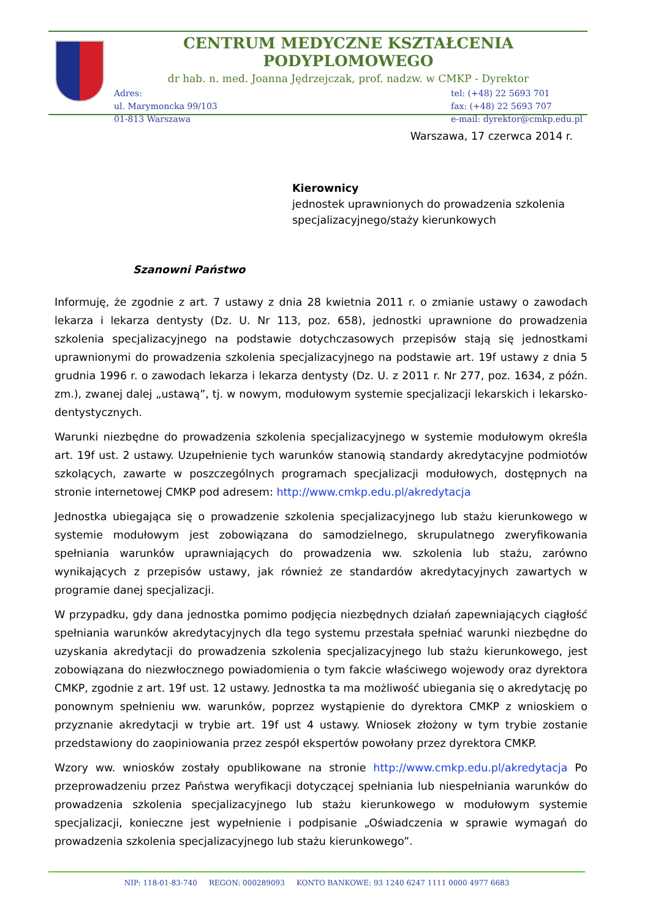CENTRUM MEDYCZNE KSZTAŁCENIA PODYPLOMOWEGO
dr hab. n. med. Joanna Jędrzejczak, prof. nadzw. w CMKP - Dyrektor
Adres:
ul. Marymoncka 99/103
01-813 Warszawa
tel: (+48) 22 5693 701
fax: (+48) 22 5693 707
e-mail: dyrektor@cmkp.edu.pl
Warszawa, 17 czerwca 2014 r.
Kierownicy
jednostek uprawnionych do prowadzenia szkolenia specjalizacyjnego/staży kierunkowych
Szanowni Państwo
Informuję, że zgodnie z art. 7 ustawy z dnia 28 kwietnia 2011 r. o zmianie ustawy o zawodach lekarza i lekarza dentysty (Dz. U. Nr 113, poz. 658), jednostki uprawnione do prowadzenia szkolenia specjalizacyjnego na podstawie dotychczasowych przepisów stają się jednostkami uprawnionymi do prowadzenia szkolenia specjalizacyjnego na podstawie art. 19f ustawy z dnia 5 grudnia 1996 r. o zawodach lekarza i lekarza dentysty (Dz. U. z 2011 r. Nr 277, poz. 1634, z późn. zm.), zwanej dalej „ustawą”, tj. w nowym, modułowym systemie specjalizacji lekarskich i lekarsko-dentystycznych.
Warunki niezbędne do prowadzenia szkolenia specjalizacyjnego w systemie modułowym określa art. 19f ust. 2 ustawy. Uzupełnienie tych warunków stanowią standardy akredytacyjne podmiotów szkolących, zawarte w poszczególnych programach specjalizacji modułowych, dostępnych na stronie internetowej CMKP pod adresem: http://www.cmkp.edu.pl/akredytacja
Jednostka ubiegająca się o prowadzenie szkolenia specjalizacyjnego lub stażu kierunkowego w systemie modułowym jest zobowiązana do samodzielnego, skrupulatnego zweryfikowania spełniania warunków uprawniających do prowadzenia ww. szkolenia lub stażu, zarówno wynikających z przepisów ustawy, jak również ze standardów akredytacyjnych zawartych w programie danej specjalizacji.
W przypadku, gdy dana jednostka pomimo podjęcia niezbędnych działań zapewniających ciągłość spełniania warunków akredytacyjnych dla tego systemu przestała spełniać warunki niezbędne do uzyskania akredytacji do prowadzenia szkolenia specjalizacyjnego lub stażu kierunkowego, jest zobowiązana do niezwłocznego powiadomienia o tym fakcie właściwego wojewody oraz dyrektora CMKP, zgodnie z art. 19f ust. 12 ustawy. Jednostka ta ma możliwość ubiegania się o akredytację po ponownym spełnieniu ww. warunków, poprzez wystąpienie do dyrektora CMKP z wnioskiem o przyznanie akredytacji w trybie art. 19f ust 4 ustawy. Wniosek złożony w tym trybie zostanie przedstawiony do zaopiniowania przez zespół ekspertów powołany przez dyrektora CMKP.
Wzory ww. wniosków zostały opublikowane na stronie http://www.cmkp.edu.pl/akredytacja Po przeprowadzeniu przez Państwa weryfikacji dotyczącej spełniania lub niespełniania warunków do prowadzenia szkolenia specjalizacyjnego lub stażu kierunkowego w modułowym systemie specjalizacji, konieczne jest wypełnienie i podpisanie „Oświadczenia w sprawie wymagań do prowadzenia szkolenia specjalizacyjnego lub stażu kierunkowego”.
NIP: 118-01-83-740 REGON: 000289093 KONTO BANKOWE: 93 1240 6247 1111 0000 4977 6683